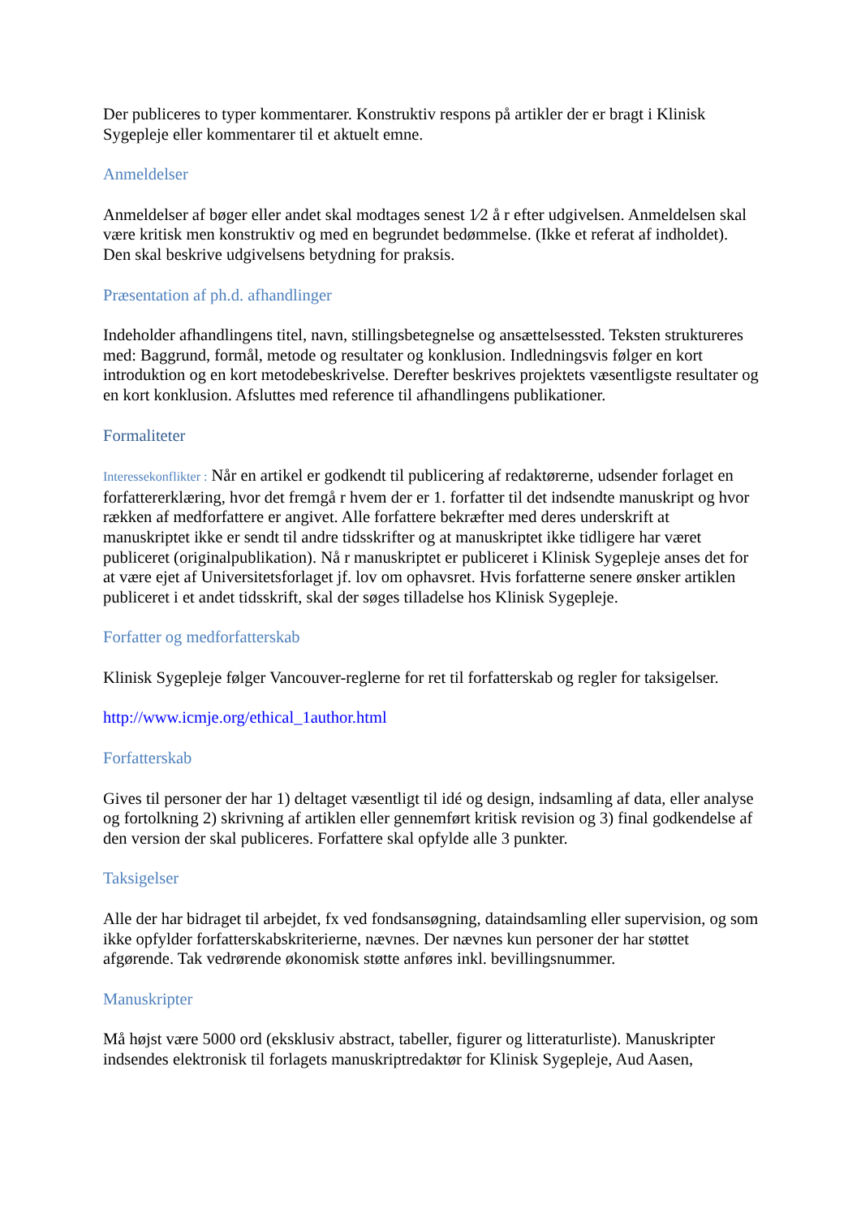Der publiceres to typer kommentarer. Konstruktiv respons på artikler der er bragt i Klinisk Sygepleje eller kommentarer til et aktuelt emne.
Anmeldelser
Anmeldelser af bøger eller andet skal modtages senest 1⁄2 å r efter udgivelsen. Anmeldelsen skal være kritisk men konstruktiv og med en begrundet bedømmelse. (Ikke et referat af indholdet). Den skal beskrive udgivelsens betydning for praksis.
Præsentation af ph.d. afhandlinger
Indeholder afhandlingens titel, navn, stillingsbetegnelse og ansættelsessted. Teksten struktureres med: Baggrund, formål, metode og resultater og konklusion. Indledningsvis følger en kort introduktion og en kort metodebeskrivelse. Derefter beskrives projektets væsentligste resultater og en kort konklusion. Afsluttes med reference til afhandlingens publikationer.
Formaliteter
Interessekonflikter : Når en artikel er godkendt til publicering af redaktørerne, udsender forlaget en forfattererklæring, hvor det fremgå r hvem der er 1. forfatter til det indsendte manuskript og hvor rækken af medforfattere er angivet. Alle forfattere bekræfter med deres underskrift at manuskriptet ikke er sendt til andre tidsskrifter og at manuskriptet ikke tidligere har været publiceret (originalpublikation). Nå r manuskriptet er publiceret i Klinisk Sygepleje anses det for at være ejet af Universitetsforlaget jf. lov om ophavsret. Hvis forfatterne senere ønsker artiklen publiceret i et andet tidsskrift, skal der søges tilladelse hos Klinisk Sygepleje.
Forfatter og medforfatterskab
Klinisk Sygepleje følger Vancouver-reglerne for ret til forfatterskab og regler for taksigelser.
http://www.icmje.org/ethical_1author.html
Forfatterskab
Gives til personer der har 1) deltaget væsentligt til idé og design, indsamling af data, eller analyse og fortolkning 2) skrivning af artiklen eller gennemført kritisk revision og 3) final godkendelse af den version der skal publiceres. Forfattere skal opfylde alle 3 punkter.
Taksigelser
Alle der har bidraget til arbejdet, fx ved fondsansøgning, dataindsamling eller supervision, og som ikke opfylder forfatterskabskriterierne, nævnes. Der nævnes kun personer der har støttet afgørende. Tak vedrørende økonomisk støtte anføres inkl. bevillingsnummer.
Manuskripter
Må højst være 5000 ord (eksklusiv abstract, tabeller, figurer og litteraturliste). Manuskripter indsendes elektronisk til forlagets manuskriptredaktør for Klinisk Sygepleje, Aud Aasen,